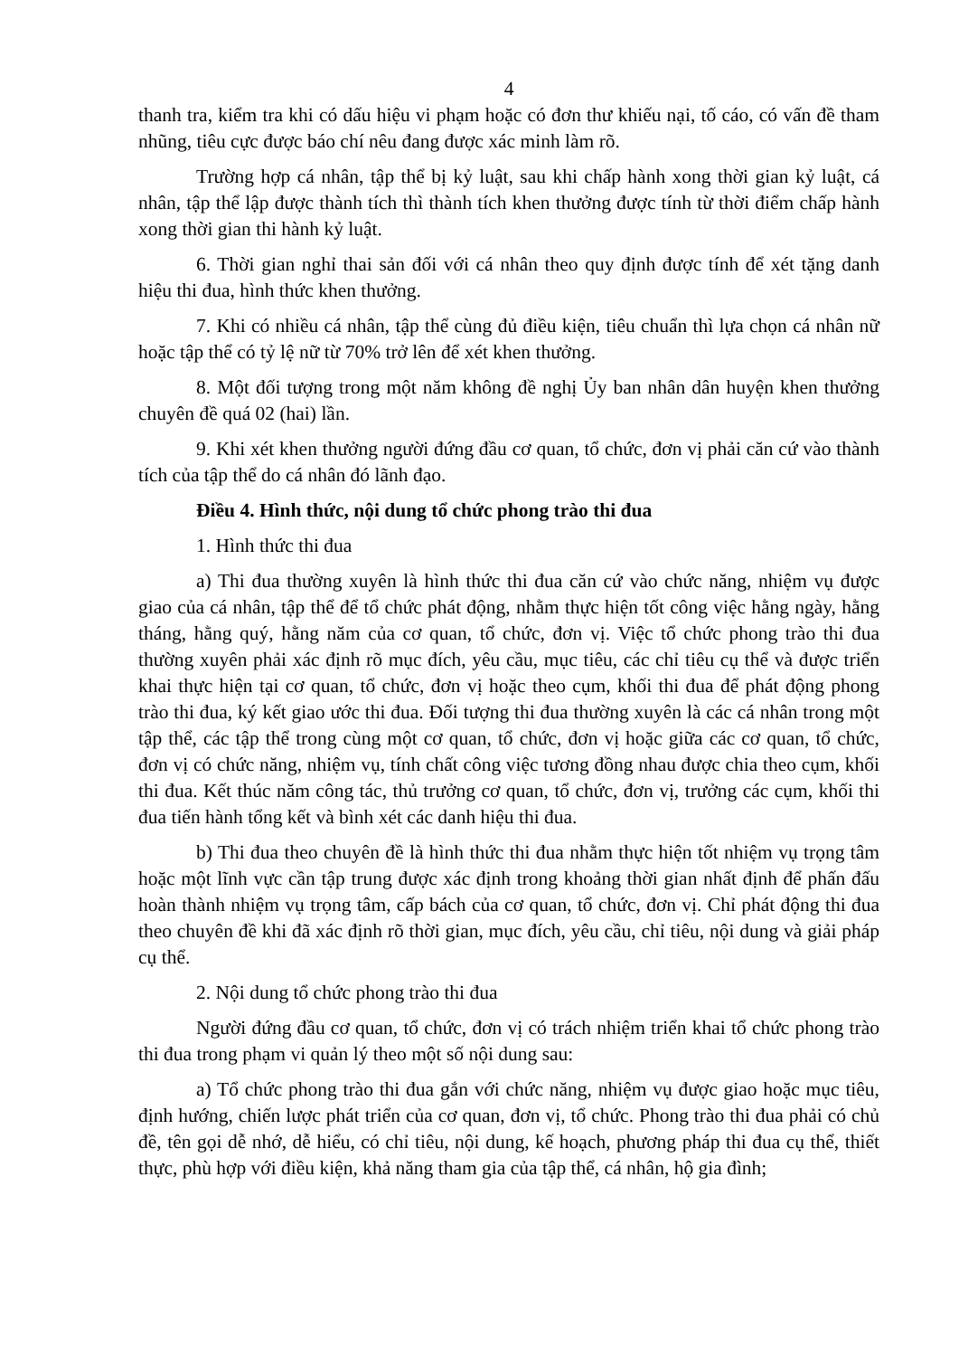4
thanh tra, kiểm tra khi có dấu hiệu vi phạm hoặc có đơn thư khiếu nại, tố cáo, có vấn đề tham nhũng, tiêu cực được báo chí nêu đang được xác minh làm rõ.
Trường hợp cá nhân, tập thể bị kỷ luật, sau khi chấp hành xong thời gian kỷ luật, cá nhân, tập thể lập được thành tích thì thành tích khen thưởng được tính từ thời điểm chấp hành xong thời gian thi hành kỷ luật.
6. Thời gian nghỉ thai sản đối với cá nhân theo quy định được tính để xét tặng danh hiệu thi đua, hình thức khen thưởng.
7. Khi có nhiều cá nhân, tập thể cùng đủ điều kiện, tiêu chuẩn thì lựa chọn cá nhân nữ hoặc tập thể có tỷ lệ nữ từ 70% trở lên để xét khen thưởng.
8. Một đối tượng trong một năm không đề nghị Ủy ban nhân dân huyện khen thưởng chuyên đề quá 02 (hai) lần.
9. Khi xét khen thưởng người đứng đầu cơ quan, tổ chức, đơn vị phải căn cứ vào thành tích của tập thể do cá nhân đó lãnh đạo.
Điều 4. Hình thức, nội dung tổ chức phong trào thi đua
1. Hình thức thi đua
a) Thi đua thường xuyên là hình thức thi đua căn cứ vào chức năng, nhiệm vụ được giao của cá nhân, tập thể để tổ chức phát động, nhằm thực hiện tốt công việc hằng ngày, hằng tháng, hằng quý, hằng năm của cơ quan, tổ chức, đơn vị. Việc tổ chức phong trào thi đua thường xuyên phải xác định rõ mục đích, yêu cầu, mục tiêu, các chỉ tiêu cụ thể và được triển khai thực hiện tại cơ quan, tổ chức, đơn vị hoặc theo cụm, khối thi đua để phát động phong trào thi đua, ký kết giao ước thi đua. Đối tượng thi đua thường xuyên là các cá nhân trong một tập thể, các tập thể trong cùng một cơ quan, tổ chức, đơn vị hoặc giữa các cơ quan, tổ chức, đơn vị có chức năng, nhiệm vụ, tính chất công việc tương đồng nhau được chia theo cụm, khối thi đua. Kết thúc năm công tác, thủ trưởng cơ quan, tổ chức, đơn vị, trưởng các cụm, khối thi đua tiến hành tổng kết và bình xét các danh hiệu thi đua.
b) Thi đua theo chuyên đề là hình thức thi đua nhằm thực hiện tốt nhiệm vụ trọng tâm hoặc một lĩnh vực cần tập trung được xác định trong khoảng thời gian nhất định để phấn đấu hoàn thành nhiệm vụ trọng tâm, cấp bách của cơ quan, tổ chức, đơn vị. Chỉ phát động thi đua theo chuyên đề khi đã xác định rõ thời gian, mục đích, yêu cầu, chỉ tiêu, nội dung và giải pháp cụ thể.
2. Nội dung tổ chức phong trào thi đua
Người đứng đầu cơ quan, tổ chức, đơn vị có trách nhiệm triển khai tổ chức phong trào thi đua trong phạm vi quản lý theo một số nội dung sau:
a) Tổ chức phong trào thi đua gắn với chức năng, nhiệm vụ được giao hoặc mục tiêu, định hướng, chiến lược phát triển của cơ quan, đơn vị, tổ chức. Phong trào thi đua phải có chủ đề, tên gọi dễ nhớ, dễ hiểu, có chỉ tiêu, nội dung, kế hoạch, phương pháp thi đua cụ thể, thiết thực, phù hợp với điều kiện, khả năng tham gia của tập thể, cá nhân, hộ gia đình;